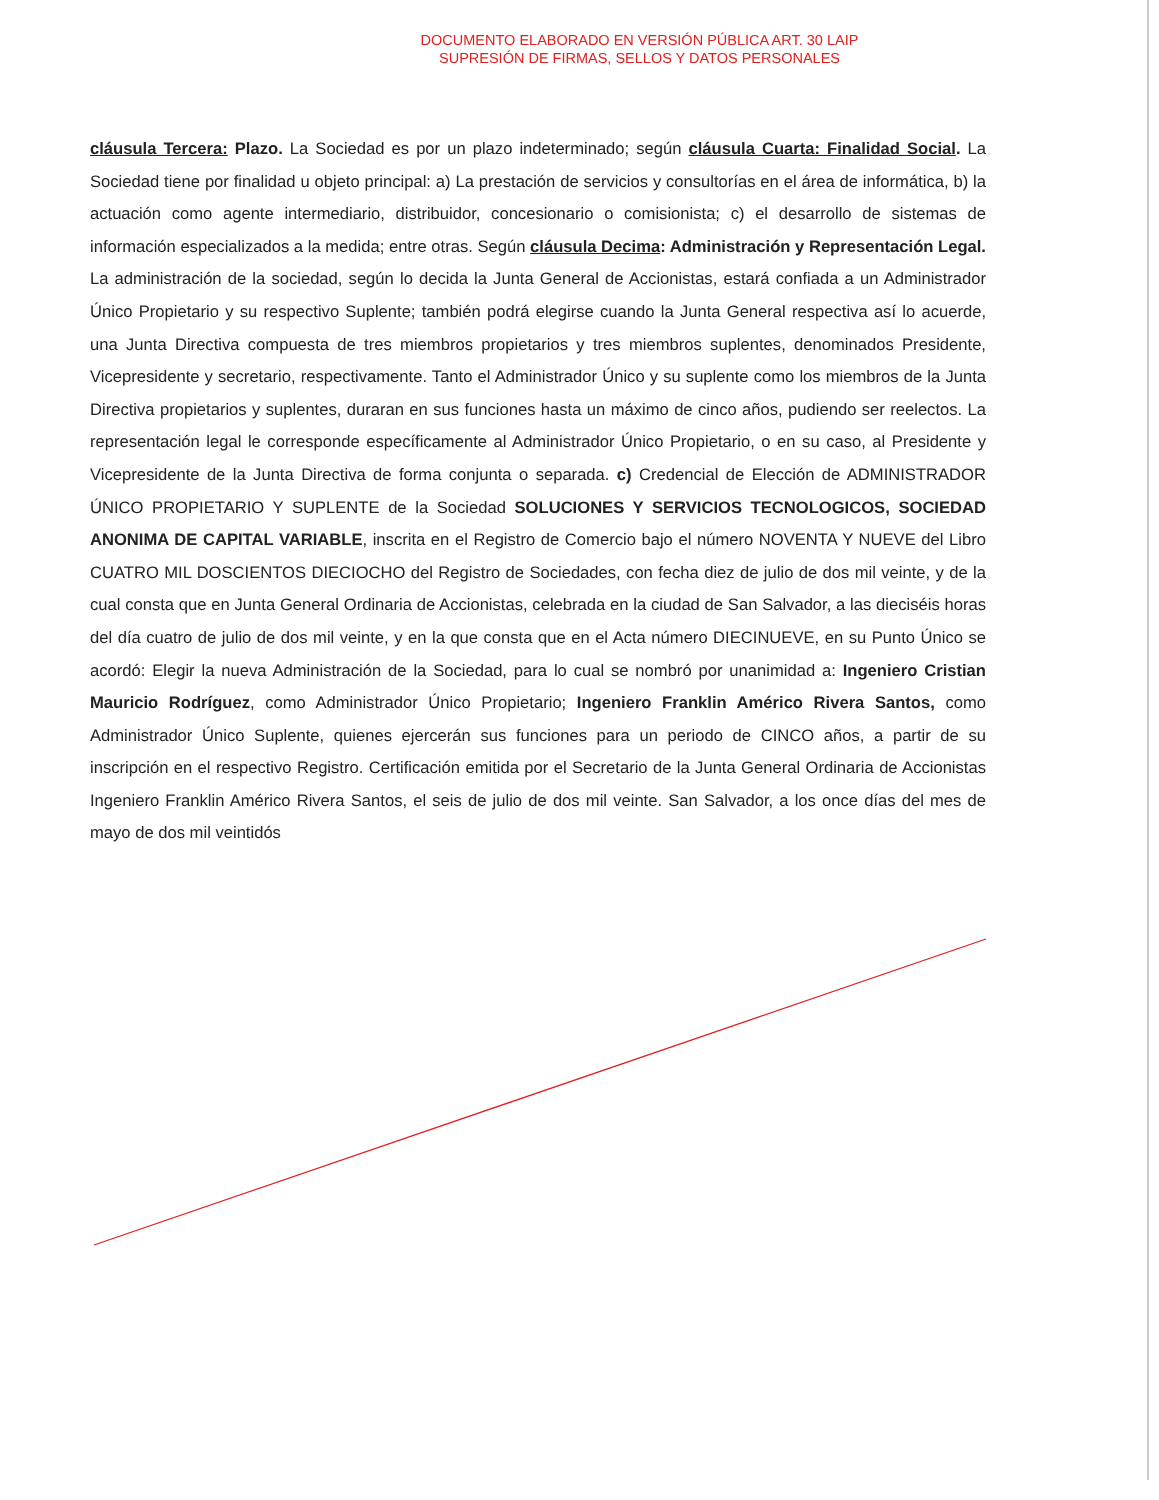DOCUMENTO ELABORADO EN VERSIÓN PÚBLICA ART. 30 LAIP
SUPRESIÓN DE FIRMAS, SELLOS Y DATOS PERSONALES
cláusula Tercera: Plazo. La Sociedad es por un plazo indeterminado; según cláusula Cuarta: Finalidad Social. La Sociedad tiene por finalidad u objeto principal: a) La prestación de servicios y consultorías en el área de informática, b) la actuación como agente intermediario, distribuidor, concesionario o comisionista; c) el desarrollo de sistemas de información especializados a la medida; entre otras. Según cláusula Decima: Administración y Representación Legal. La administración de la sociedad, según lo decida la Junta General de Accionistas, estará confiada a un Administrador Único Propietario y su respectivo Suplente; también podrá elegirse cuando la Junta General respectiva así lo acuerde, una Junta Directiva compuesta de tres miembros propietarios y tres miembros suplentes, denominados Presidente, Vicepresidente y secretario, respectivamente. Tanto el Administrador Único y su suplente como los miembros de la Junta Directiva propietarios y suplentes, duraran en sus funciones hasta un máximo de cinco años, pudiendo ser reelectos. La representación legal le corresponde específicamente al Administrador Único Propietario, o en su caso, al Presidente y Vicepresidente de la Junta Directiva de forma conjunta o separada. c) Credencial de Elección de ADMINISTRADOR ÚNICO PROPIETARIO Y SUPLENTE de la Sociedad SOLUCIONES Y SERVICIOS TECNOLOGICOS, SOCIEDAD ANONIMA DE CAPITAL VARIABLE, inscrita en el Registro de Comercio bajo el número NOVENTA Y NUEVE del Libro CUATRO MIL DOSCIENTOS DIECIOCHO del Registro de Sociedades, con fecha diez de julio de dos mil veinte, y de la cual consta que en Junta General Ordinaria de Accionistas, celebrada en la ciudad de San Salvador, a las dieciséis horas del día cuatro de julio de dos mil veinte, y en la que consta que en el Acta número DIECINUEVE, en su Punto Único se acordó: Elegir la nueva Administración de la Sociedad, para lo cual se nombró por unanimidad a: Ingeniero Cristian Mauricio Rodríguez, como Administrador Único Propietario; Ingeniero Franklin Américo Rivera Santos, como Administrador Único Suplente, quienes ejercerán sus funciones para un periodo de CINCO años, a partir de su inscripción en el respectivo Registro. Certificación emitida por el Secretario de la Junta General Ordinaria de Accionistas Ingeniero Franklin Américo Rivera Santos, el seis de julio de dos mil veinte. San Salvador, a los once días del mes de mayo de dos mil veintidós